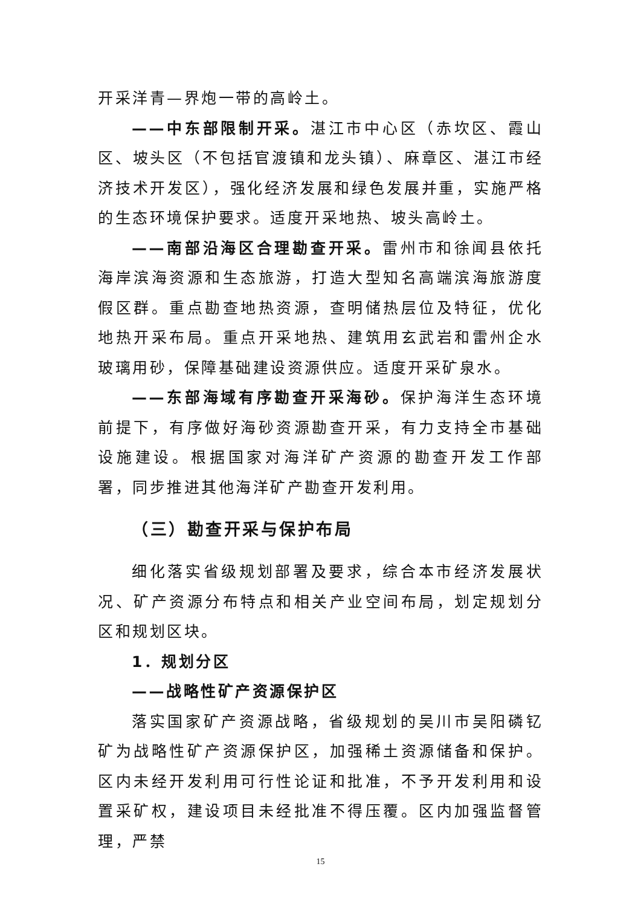开采洋青—界炮一带的高岭土。
——中东部限制开采。湛江市中心区（赤坎区、霞山区、坡头区（不包括官渡镇和龙头镇）、麻章区、湛江市经济技术开发区），强化经济发展和绿色发展并重，实施严格的生态环境保护要求。适度开采地热、坡头高岭土。
——南部沿海区合理勘查开采。雷州市和徐闻县依托海岸滨海资源和生态旅游，打造大型知名高端滨海旅游度假区群。重点勘查地热资源，查明储热层位及特征，优化地热开采布局。重点开采地热、建筑用玄武岩和雷州企水玻璃用砂，保障基础建设资源供应。适度开采矿泉水。
——东部海域有序勘查开采海砂。保护海洋生态环境前提下，有序做好海砂资源勘查开采，有力支持全市基础设施建设。根据国家对海洋矿产资源的勘查开发工作部署，同步推进其他海洋矿产勘查开发利用。
（三）勘查开采与保护布局
细化落实省级规划部署及要求，综合本市经济发展状况、矿产资源分布特点和相关产业空间布局，划定规划分区和规划区块。
1．规划分区
——战略性矿产资源保护区
落实国家矿产资源战略，省级规划的吴川市吴阳磷钇矿为战略性矿产资源保护区，加强稀土资源储备和保护。区内未经开发利用可行性论证和批准，不予开发利用和设置采矿权，建设项目未经批准不得压覆。区内加强监督管理，严禁
15